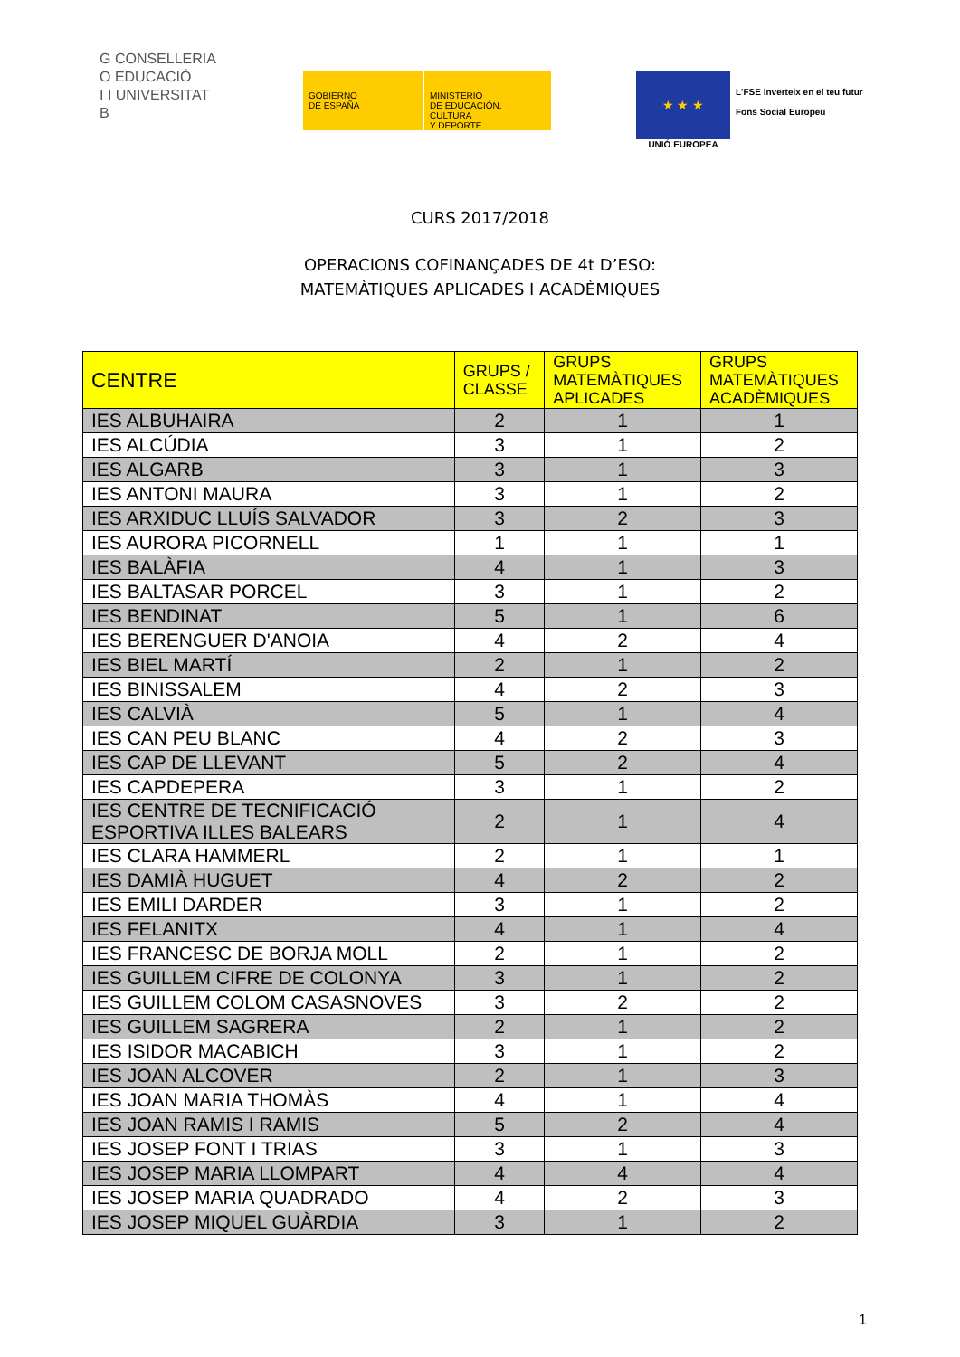G CONSELLERIA
O EDUCACIÓ
I I UNIVERSITAT
B
GOBIERNO
DE ESPAÑA
MINISTERIO
DE EDUCACIÓN, CULTURA
Y DEPORTE
★ ★ ★
UNIÓ EUROPEA
L'FSE inverteix en el teu futur
Fons Social Europeu
CURS 2017/2018
OPERACIONS COFINANÇADES DE 4t D’ESO:
MATEMÀTIQUES APLICADES I ACADÈMIQUES
| CENTRE | GRUPS / CLASSE | GRUPS MATEMÀTIQUES APLICADES | GRUPS MATEMÀTIQUES ACADÈMIQUES |
| --- | --- | --- | --- |
| IES ALBUHAIRA | 2 | 1 | 1 |
| IES ALCÚDIA | 3 | 1 | 2 |
| IES ALGARB | 3 | 1 | 3 |
| IES ANTONI MAURA | 3 | 1 | 2 |
| IES ARXIDUC LLUÍS SALVADOR | 3 | 2 | 3 |
| IES AURORA PICORNELL | 1 | 1 | 1 |
| IES BALÀFIA | 4 | 1 | 3 |
| IES BALTASAR PORCEL | 3 | 1 | 2 |
| IES BENDINAT | 5 | 1 | 6 |
| IES BERENGUER D'ANOIA | 4 | 2 | 4 |
| IES BIEL MARTÍ | 2 | 1 | 2 |
| IES BINISSALEM | 4 | 2 | 3 |
| IES CALVIÀ | 5 | 1 | 4 |
| IES CAN PEU BLANC | 4 | 2 | 3 |
| IES CAP DE LLEVANT | 5 | 2 | 4 |
| IES CAPDEPERA | 3 | 1 | 2 |
| IES CENTRE DE TECNIFICACIÓ ESPORTIVA ILLES BALEARS | 2 | 1 | 4 |
| IES CLARA HAMMERL | 2 | 1 | 1 |
| IES DAMIÀ HUGUET | 4 | 2 | 2 |
| IES EMILI DARDER | 3 | 1 | 2 |
| IES FELANITX | 4 | 1 | 4 |
| IES FRANCESC DE BORJA MOLL | 2 | 1 | 2 |
| IES GUILLEM CIFRE DE COLONYA | 3 | 1 | 2 |
| IES GUILLEM COLOM CASASNOVES | 3 | 2 | 2 |
| IES GUILLEM SAGRERA | 2 | 1 | 2 |
| IES ISIDOR MACABICH | 3 | 1 | 2 |
| IES JOAN ALCOVER | 2 | 1 | 3 |
| IES JOAN MARIA THOMÀS | 4 | 1 | 4 |
| IES JOAN RAMIS I RAMIS | 5 | 2 | 4 |
| IES JOSEP FONT I TRIAS | 3 | 1 | 3 |
| IES JOSEP MARIA LLOMPART | 4 | 4 | 4 |
| IES JOSEP MARIA QUADRADO | 4 | 2 | 3 |
| IES JOSEP MIQUEL GUÀRDIA | 3 | 1 | 2 |
1